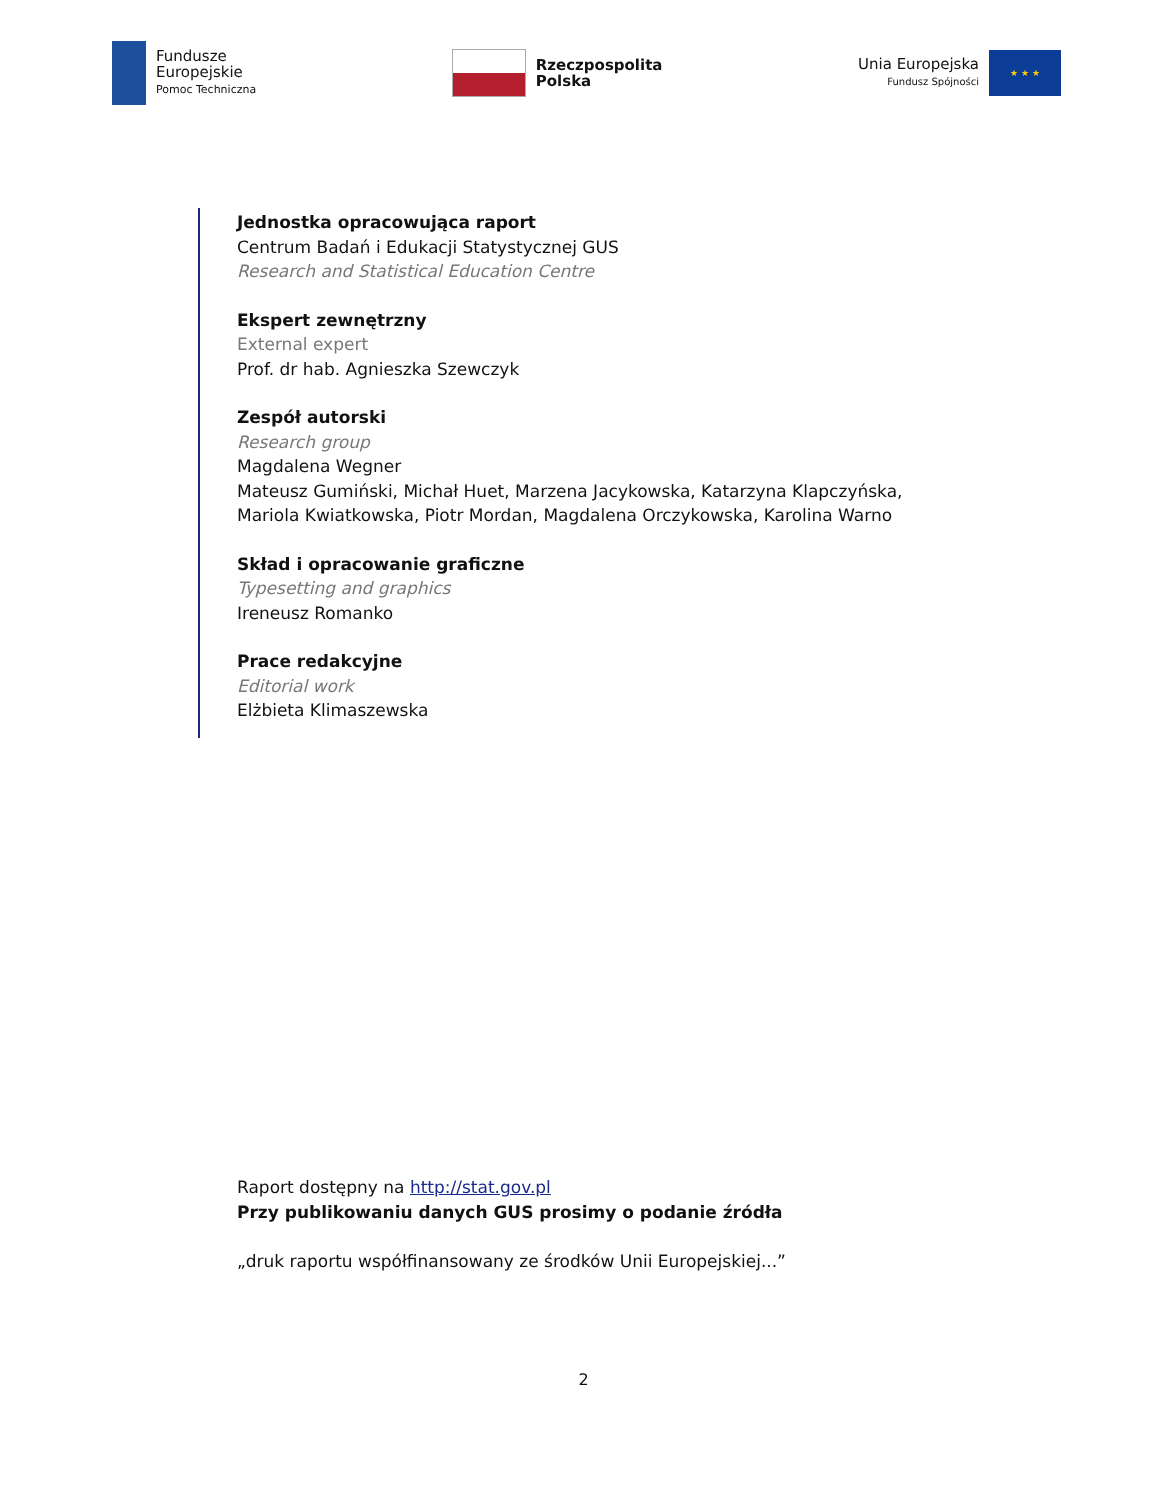Fundusze
Europejskie
Pomoc Techniczna
Rzeczpospolita
Polska
Unia Europejska
Fundusz Spójności
★ ★ ★
Jednostka opracowująca raport
Centrum Badań i Edukacji Statystycznej GUS
Research and Statistical Education Centre
Ekspert zewnętrzny
External expert
Prof. dr hab. Agnieszka Szewczyk
Zespół autorski
Research group
Magdalena Wegner
Mateusz Gumiński, Michał Huet, Marzena Jacykowska, Katarzyna Klapczyńska,
Mariola Kwiatkowska, Piotr Mordan, Magdalena Orczykowska, Karolina Warno
Skład i opracowanie graficzne
Typesetting and graphics
Ireneusz Romanko
Prace redakcyjne
Editorial work
Elżbieta Klimaszewska
Raport dostępny na http://stat.gov.pl
Przy publikowaniu danych GUS prosimy o podanie źródła
„druk raportu współfinansowany ze środków Unii Europejskiej...”
2